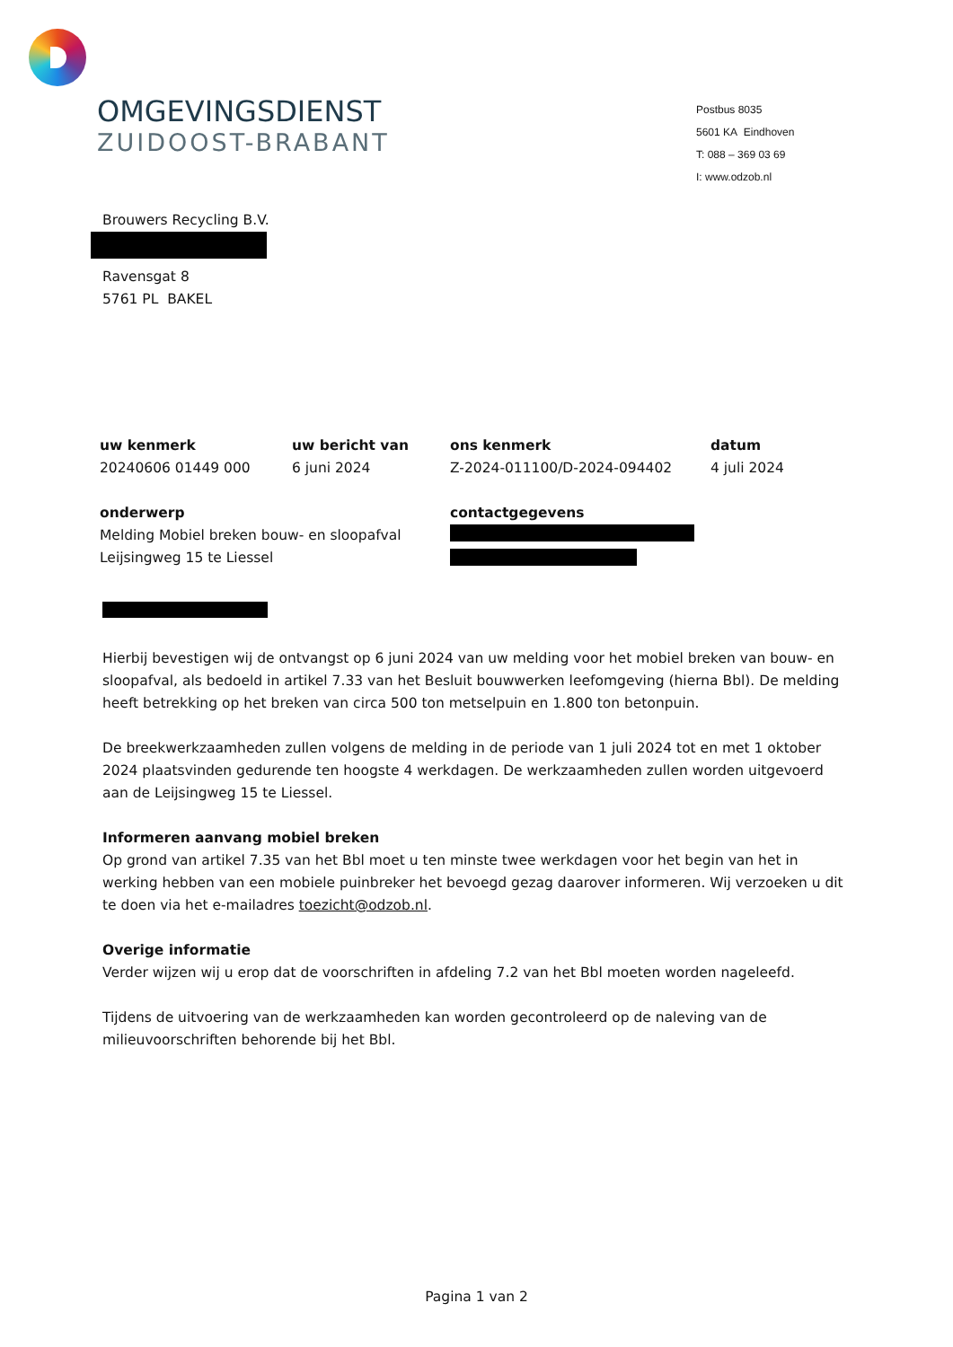OMGEVINGSDIENST
ZUIDOOST-BRABANT
Postbus 8035
5601 KA Eindhoven
T: 088 – 369 03 69
I: www.odzob.nl
Brouwers Recycling B.V.
Ravensgat 8
5761 PL BAKEL
| uw kenmerk | uw bericht van | ons kenmerk | datum |
| --- | --- | --- | --- |
| 20240606 01449 000 | 6 juni 2024 | Z-2024-011100/D-2024-094402 | 4 juli 2024 |
| onderwerp | | contactgegevens | |
| Melding Mobiel breken bouw- en sloopafval Leijsingweg 15 te Liessel | | | |
Hierbij bevestigen wij de ontvangst op 6 juni 2024 van uw melding voor het mobiel breken van bouw- en sloopafval, als bedoeld in artikel 7.33 van het Besluit bouwwerken leefomgeving (hierna Bbl). De melding heeft betrekking op het breken van circa 500 ton metselpuin en 1.800 ton betonpuin.
De breekwerkzaamheden zullen volgens de melding in de periode van 1 juli 2024 tot en met 1 oktober 2024 plaatsvinden gedurende ten hoogste 4 werkdagen. De werkzaamheden zullen worden uitgevoerd aan de Leijsingweg 15 te Liessel.
Informeren aanvang mobiel breken
Op grond van artikel 7.35 van het Bbl moet u ten minste twee werkdagen voor het begin van het in werking hebben van een mobiele puinbreker het bevoegd gezag daarover informeren. Wij verzoeken u dit te doen via het e-mailadres toezicht@odzob.nl.
Overige informatie
Verder wijzen wij u erop dat de voorschriften in afdeling 7.2 van het Bbl moeten worden nageleefd.
Tijdens de uitvoering van de werkzaamheden kan worden gecontroleerd op de naleving van de milieuvoorschriften behorende bij het Bbl.
Pagina 1 van 2